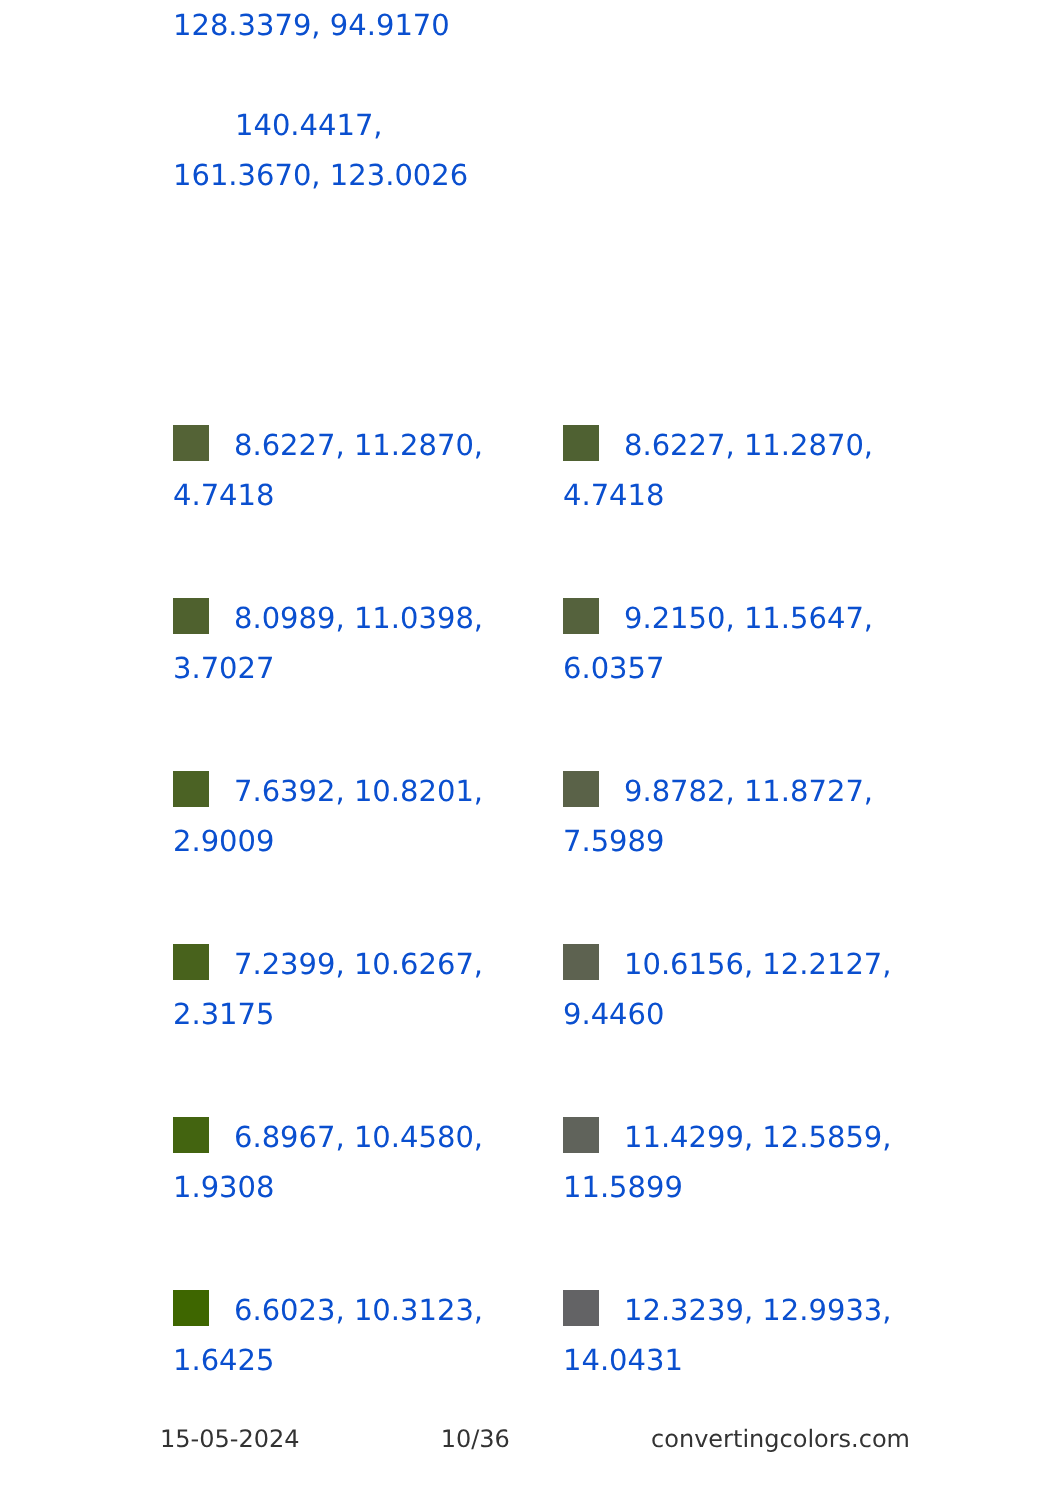128.3379, 94.9170
140.4417,
161.3670, 123.0026
8.6227, 11.2870, 4.7418
8.6227, 11.2870, 4.7418
8.0989, 11.0398, 3.7027
9.2150, 11.5647, 6.0357
7.6392, 10.8201, 2.9009
9.8782, 11.8727, 7.5989
7.2399, 10.6267, 2.3175
10.6156, 12.2127, 9.4460
6.8967, 10.4580, 1.9308
11.4299, 12.5859, 11.5899
6.6023, 10.3123, 1.6425
12.3239, 12.9933, 14.0431
15-05-2024 10/36 convertingcolors.com